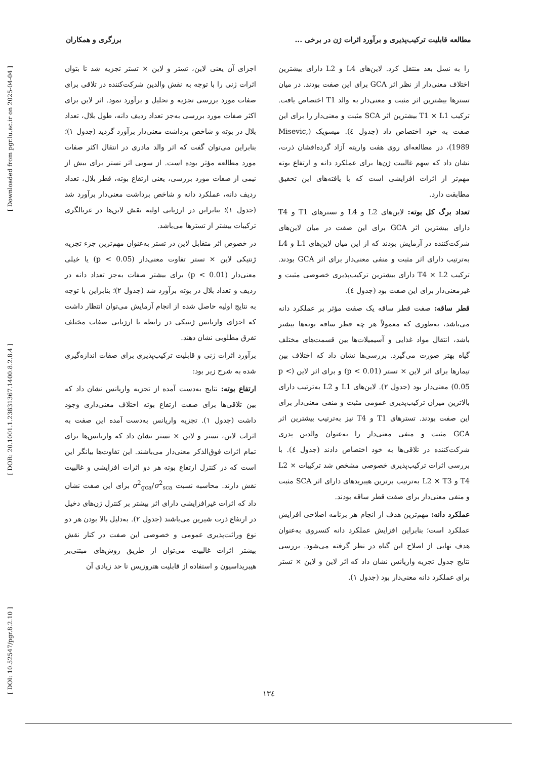[ Downloaded from pgr.lu.ac.ir on 2025-04-04 ]
[ DOR: 20.1001.1.23831367.1400.8.2.8.4 ]
[ DOI: 10.52547/pgr.8.2.10 ]
مطالعه قابلیت ترکیب‌پذیری و برآورد اثرات ژن در برخی ... برزگری و همکاران
اجزای آن یعنی لاین، تستر و لاین × تستر تجزیه شد تا بتوان اثرات ژنی را با توجه به نقش والدین شرکت‌کننده در تلاقی برای صفات مورد بررسی تجزیه و تحلیل و برآورد نمود. اثر لاین برای اکثر صفات مورد بررسی به‌جز تعداد ردیف دانه، طول بلال، تعداد بلال در بوته و شاخص برداشت معنی‌دار برآورد گردید (جدول ۱)؛ بنابراین می‌توان گفت که اثر والد مادری در انتقال اکثر صفات مورد مطالعه مؤثر بوده است. از سویی اثر تستر برای بیش از نیمی از صفات مورد بررسی، یعنی ارتفاع بوته، قطر بلال، تعداد ردیف دانه، عملکرد دانه و شاخص برداشت معنی‌دار برآورد شد (جدول ۱)؛ بنابراین در ارزیابی اولیه نقش لاین‌ها در غربالگری ترکیبات بیشتر از تسترها می‌باشد.
در خصوص اثر متقابل لاین در تستر به‌عنوان مهم‌ترین جزء تجزیه ژنتیکی لاین × تستر تفاوت معنی‌دار (p < 0.05) یا خیلی معنی‌دار (p < 0.01) برای بیشتر صفات به‌جز تعداد دانه در ردیف و تعداد بلال در بوته برآورد شد (جدول ۲)؛ بنابراین با توجه به نتایج اولیه حاصل شده از انجام آزمایش می‌توان انتظار داشت که اجزای واریانس ژنتیکی در رابطه با ارزیابی صفات مختلف تفرق مطلوبی نشان دهند.
برآورد اثرات ژنی و قابلیت ترکیب‌پذیری برای صفات اندازه‌گیری شده به شرح زیر بود:
ارتفاع بوته: نتایج به‌دست آمده از تجزیه واریانس نشان داد که بین تلاقی‌ها برای صفت ارتفاع بوته اختلاف معنی‌داری وجود داشت (جدول ۱). تجزیه واریانس به‌دست آمده این صفت به اثرات لاین، تستر و لاین × تستر نشان داد که واریانس‌ها برای تمام اثرات فوق‌الذکر معنی‌دار می‌باشند. این تفاوت‌ها بیانگر این است که در کنترل ارتفاع بوته هر دو اثرات افزایشی و غالبیت نقش دارند. محاسبه نسبت σ<sup>2</sup><sub>gca</sub>/σ<sup>2</sup><sub>sca</sub> برای این صفت نشان داد که اثرات غیرافزایشی دارای اثر بیشتر بر کنترل ژن‌های دخیل در ارتفاع ذرت شیرین می‌باشند (جدول ۲). به‌دلیل بالا بودن هر دو نوع وراثت‌پذیری عمومی و خصوصی این صفت در کنار نقش بیشتر اثرات غالبیت می‌توان از طریق روش‌های مبتنی‌بر هیبریداسیون و استفاده از قابلیت هتروزیس تا حد زیادی آن
را به نسل بعد منتقل کرد. لاین‌های L4 و L2 دارای بیشترین اختلاف معنی‌دار از نظر اثر GCA برای این صفت بودند. در میان تسترها بیشترین اثر مثبت و معنی‌دار به والد T1 اختصاص یافت. ترکیب T1 × L1 بیشترین اثر SCA مثبت و معنی‌دار را برای این صفت به خود اختصاص داد (جدول ٤). میسویک (Misevic, 1989)، در مطالعه‌ای روی هفت واریته آزاد گرده‌افشان ذرت، نشان داد که سهم غالبیت ژن‌ها برای عملکرد دانه و ارتفاع بوته مهم‌تر از اثرات افزایشی است که با یافته‌های این تحقیق مطابقت دارد.
تعداد برگ کل بوته: لاین‌های L2 و L4 و تسترهای T1 و T4 دارای بیشترین اثر GCA برای این صفت در میان لاین‌های شرکت‌کننده در آزمایش بودند که از این میان لاین‌های L1 و L4 به‌ترتیب دارای اثر مثبت و منفی معنی‌دار برای اثر GCA بودند. ترکیب T4 × L2 دارای بیشترین ترکیب‌پذیری خصوصی مثبت و غیرمعنی‌دار برای این صفت بود (جدول ٤).
قطر ساقه: صفت قطر ساقه یک صفت مؤثر بر عملکرد دانه می‌باشد، به‌طوری که معمولاً هر چه قطر ساقه بوته‌ها بیشتر باشد، انتقال مواد غذایی و آسیمیلات‌ها بین قسمت‌های مختلف گیاه بهتر صورت می‌گیرد. بررسی‌ها نشان داد که اختلاف بین تیمارها برای اثر لاین × تستر (p < 0.01) و برای اثر لاین (p < 0.05) معنی‌دار بود (جدول ۲). لاین‌های L1 و L2 به‌ترتیب دارای بالاترین میزان ترکیب‌پذیری عمومی مثبت و منفی معنی‌دار برای این صفت بودند. تسترهای T1 و T4 نیز به‌ترتیب بیشترین اثر GCA مثبت و منفی معنی‌دار را به‌عنوان والدین پدری شرکت‌کننده در تلاقی‌ها به خود اختصاص دادند (جدول ٤). با بررسی اثرات ترکیب‌پذیری خصوصی مشخص شد ترکیبات L2 × T4 و L2 × T3 به‌ترتیب برترین هیبریدهای دارای اثر SCA مثبت و منفی معنی‌دار برای صفت قطر ساقه بودند.
عملکرد دانه: مهم‌ترین هدف از انجام هر برنامه اصلاحی افزایش عملکرد است؛ بنابراین افزایش عملکرد دانه کنسروی به‌عنوان هدف نهایی از اصلاح این گیاه در نظر گرفته می‌شود. بررسی نتایج جدول تجزیه واریانس نشان داد که اثر لاین و لاین × تستر برای عملکرد دانه معنی‌دار بود (جدول ۱).
۱۳٤